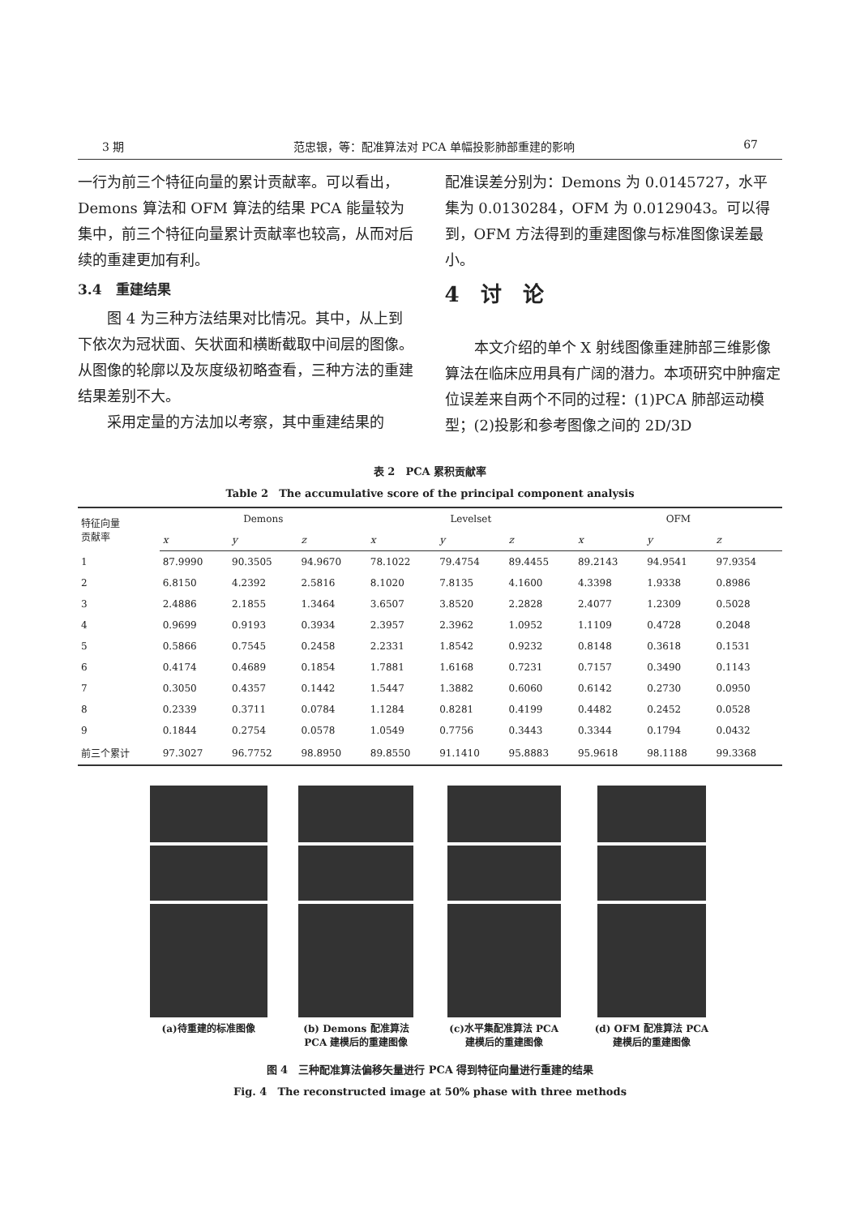3 期 范忠银，等：配准算法对 PCA 单幅投影肺部重建的影响 67
一行为前三个特征向量的累计贡献率。可以看出，Demons 算法和 OFM 算法的结果 PCA 能量较为集中，前三个特征向量累计贡献率也较高，从而对后续的重建更加有利。
3.4　重建结果
图 4 为三种方法结果对比情况。其中，从上到下依次为冠状面、矢状面和横断截取中间层的图像。从图像的轮廓以及灰度级初略查看，三种方法的重建结果差别不大。
采用定量的方法加以考察，其中重建结果的
配准误差分别为：Demons 为 0.0145727，水平集为 0.0130284，OFM 为 0.0129043。可以得到，OFM 方法得到的重建图像与标准图像误差最小。
4　讨　论
本文介绍的单个 X 射线图像重建肺部三维影像算法在临床应用具有广阔的潜力。本项研究中肿瘤定位误差来自两个不同的过程：(1)PCA 肺部运动模型；(2)投影和参考图像之间的 2D/3D
表 2　PCA 累积贡献率
Table 2　The accumulative score of the principal component analysis
| 特征向量 贡献率 | Demons | | | Levelset | | | OFM | | |
| --- | --- | --- | --- | --- | --- | --- | --- | --- | --- |
| | x | y | z | x | y | z | x | y | z |
| 1 | 87.9990 | 90.3505 | 94.9670 | 78.1022 | 79.4754 | 89.4455 | 89.2143 | 94.9541 | 97.9354 |
| 2 | 6.8150 | 4.2392 | 2.5816 | 8.1020 | 7.8135 | 4.1600 | 4.3398 | 1.9338 | 0.8986 |
| 3 | 2.4886 | 2.1855 | 1.3464 | 3.6507 | 3.8520 | 2.2828 | 2.4077 | 1.2309 | 0.5028 |
| 4 | 0.9699 | 0.9193 | 0.3934 | 2.3957 | 2.3962 | 1.0952 | 1.1109 | 0.4728 | 0.2048 |
| 5 | 0.5866 | 0.7545 | 0.2458 | 2.2331 | 1.8542 | 0.9232 | 0.8148 | 0.3618 | 0.1531 |
| 6 | 0.4174 | 0.4689 | 0.1854 | 1.7881 | 1.6168 | 0.7231 | 0.7157 | 0.3490 | 0.1143 |
| 7 | 0.3050 | 0.4357 | 0.1442 | 1.5447 | 1.3882 | 0.6060 | 0.6142 | 0.2730 | 0.0950 |
| 8 | 0.2339 | 0.3711 | 0.0784 | 1.1284 | 0.8281 | 0.4199 | 0.4482 | 0.2452 | 0.0528 |
| 9 | 0.1844 | 0.2754 | 0.0578 | 1.0549 | 0.7756 | 0.3443 | 0.3344 | 0.1794 | 0.0432 |
| 前三个累计 | 97.3027 | 96.7752 | 98.8950 | 89.8550 | 91.1410 | 95.8883 | 95.9618 | 98.1188 | 99.3368 |
(a)待重建的标准图像 (b) Demons 配准算法 PCA 建模后的重建图像
(c)水平集配准算法 PCA 建模后的重建图像
(d) OFM 配准算法 PCA 建模后的重建图像
图 4　三种配准算法偏移矢量进行 PCA 得到特征向量进行重建的结果
Fig. 4　The reconstructed image at 50% phase with three methods